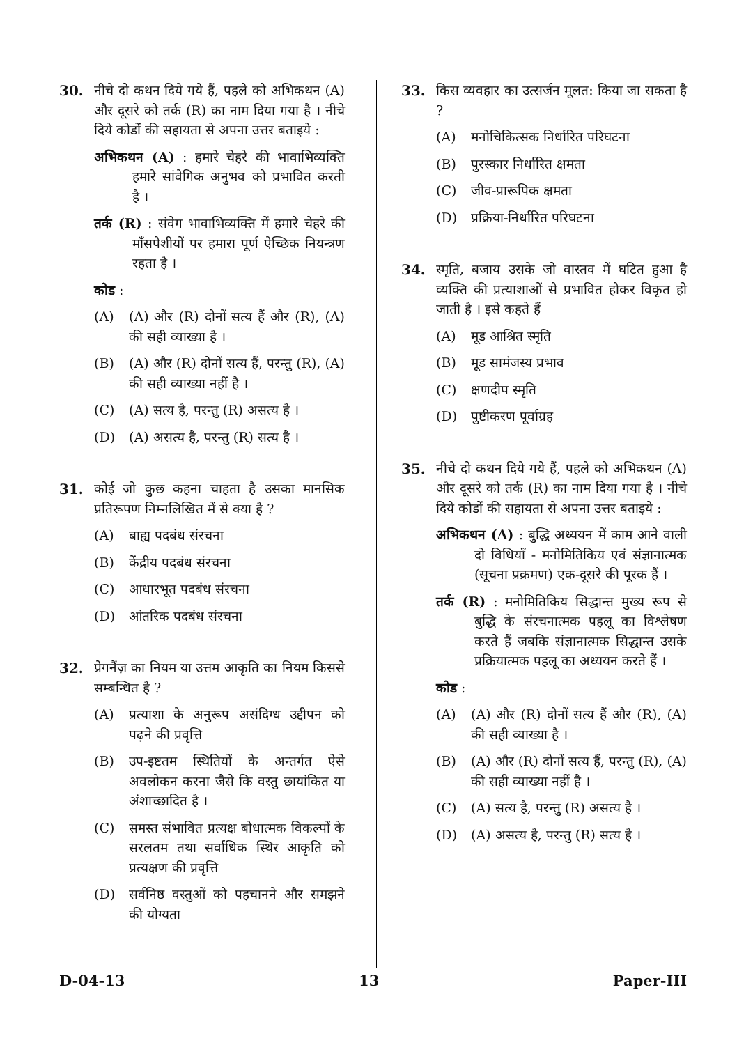30. नीचे दो कथन दिये गये हैं, पहले को अभिकथन (A) और दूसरे को तर्क (R) का नाम दिया गया है । नीचे दिये कोडों की सहायता से अपना उत्तर बताइये :
अभिकथन (A) : हमारे चेहरे की भावाभिव्यक्ति हमारे सांवेगिक अनुभव को प्रभावित करती है ।
तर्क (R) : संवेग भावाभिव्यक्ति में हमारे चेहरे की माँसपेशीयों पर हमारा पूर्ण ऐच्छिक नियन्त्रण रहता है ।
कोड :
(A) (A) और (R) दोनों सत्य हैं और (R), (A) की सही व्याख्या है ।
(B) (A) और (R) दोनों सत्य हैं, परन्तु (R), (A) की सही व्याख्या नहीं है ।
(C) (A) सत्य है, परन्तु (R) असत्य है ।
(D) (A) असत्य है, परन्तु (R) सत्य है ।
31. कोई जो कुछ कहना चाहता है उसका मानसिक प्रतिरूपण निम्नलिखित में से क्या है ?
(A) बाह्य पदबंध संरचना
(B) केंद्रीय पदबंध संरचना
(C) आधारभूत पदबंध संरचना
(D) आंतरिक पदबंध संरचना
32. प्रेगनैंज़ का नियम या उत्तम आकृति का नियम किससे सम्बन्धित है ?
(A) प्रत्याशा के अनुरूप असंदिग्ध उद्दीपन को पढ़ने की प्रवृत्ति
(B) उप-इष्टतम स्थितियों के अन्तर्गत ऐसे अवलोकन करना जैसे कि वस्तु छायांकित या अंशाच्छादित है ।
(C) समस्त संभावित प्रत्यक्ष बोधात्मक विकल्पों के सरलतम तथा सर्वाधिक स्थिर आकृति को प्रत्यक्षण की प्रवृत्ति
(D) सर्वनिष्ठ वस्तुओं को पहचानने और समझने की योग्यता
33. किस व्यवहार का उत्सर्जन मूलत: किया जा सकता है ?
(A) मनोचिकित्सक निर्धारित परिघटना
(B) पुरस्कार निर्धारित क्षमता
(C) जीव-प्रारूपिक क्षमता
(D) प्रक्रिया-निर्धारित परिघटना
34. स्मृति, बजाय उसके जो वास्तव में घटित हुआ है व्यक्ति की प्रत्याशाओं से प्रभावित होकर विकृत हो जाती है । इसे कहते हैं
(A) मूड आश्रित स्मृति
(B) मूड सामंजस्य प्रभाव
(C) क्षणदीप स्मृति
(D) पुष्टीकरण पूर्वाग्रह
35. नीचे दो कथन दिये गये हैं, पहले को अभिकथन (A) और दूसरे को तर्क (R) का नाम दिया गया है । नीचे दिये कोडों की सहायता से अपना उत्तर बताइये :
अभिकथन (A) : बुद्धि अध्ययन में काम आने वाली दो विधियाँ - मनोमितिकिय एवं संज्ञानात्मक (सूचना प्रक्रमण) एक-दूसरे की पूरक हैं ।
तर्क (R) : मनोमितिकिय सिद्धान्त मुख्य रूप से बुद्धि के संरचनात्मक पहलू का विश्लेषण करते हैं जबकि संज्ञानात्मक सिद्धान्त उसके प्रक्रियात्मक पहलू का अध्ययन करते हैं ।
कोड :
(A) (A) और (R) दोनों सत्य हैं और (R), (A) की सही व्याख्या है ।
(B) (A) और (R) दोनों सत्य हैं, परन्तु (R), (A) की सही व्याख्या नहीं है ।
(C) (A) सत्य है, परन्तु (R) असत्य है ।
(D) (A) असत्य है, परन्तु (R) सत्य है ।
D-04-13 13 Paper-III